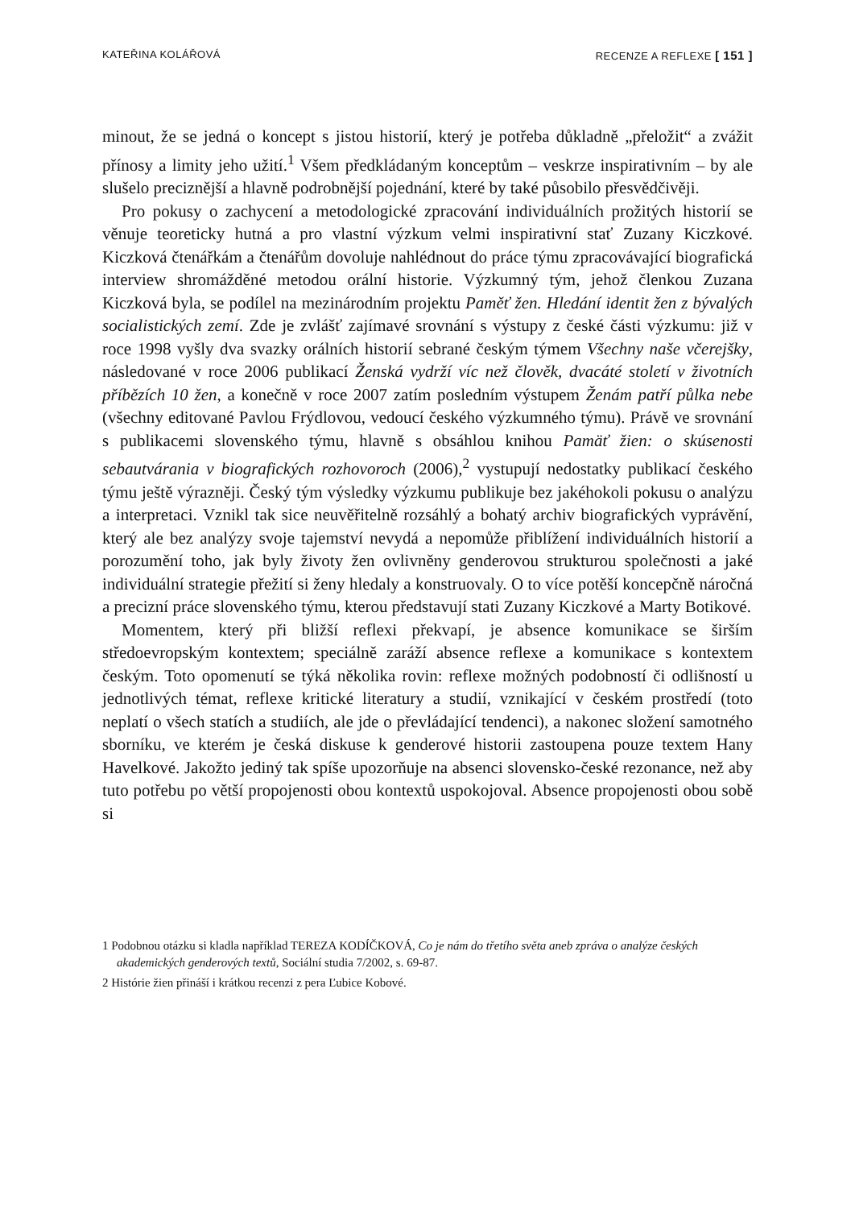KATEŘINA KOLÁŘOVÁ RECENZE A REFLEXE [ 151 ]
minout, že se jedná o koncept s jistou historií, který je potřeba důkladně „přeložit“ a zvážit přínosy a limity jeho užití.<sup>1</sup> Všem předkládaným konceptům – veskrze inspirativním – by ale slušelo preciznější a hlavně podrobnější pojednání, které by také působilo přesvědčivěji.
Pro pokusy o zachycení a metodologické zpracování individuálních prožitých historií se věnuje teoreticky hutná a pro vlastní výzkum velmi inspirativní stať Zuzany Kiczkové. Kiczková čtenářkám a čtenářům dovoluje nahlédnout do práce týmu zpracovávající biografická interview shromážděné metodou orální historie. Výzkumný tým, jehož členkou Zuzana Kiczková byla, se podílel na mezinárodním projektu Paměť žen. Hledání identit žen z bývalých socialistických zemí. Zde je zvlášť zajímavé srovnání s výstupy z české části výzkumu: již v roce 1998 vyšly dva svazky orálních historií sebrané českým týmem Všechny naše včerejšky, následované v roce 2006 publikací Ženská vydrží víc než člověk, dvacáté století v životních příbězích 10 žen, a konečně v roce 2007 zatím posledním výstupem Ženám patří půlka nebe (všechny editované Pavlou Frýdlovou, vedoucí českého výzkumného týmu). Právě ve srovnání s publikacemi slovenského týmu, hlavně s obsáhlou knihou Pamäť žien: o skúsenosti sebautvárania v biografických rozhovoroch (2006),<sup>2</sup> vystupují nedostatky publikací českého týmu ještě výrazněji. Český tým výsledky výzkumu publikuje bez jakéhokoli pokusu o analýzu a interpretaci. Vznikl tak sice neuvěřitelně rozsáhlý a bohatý archiv biografických vyprávění, který ale bez analýzy svoje tajemství nevydá a nepomůže přiblížení individuálních historií a porozumění toho, jak byly životy žen ovlivněny genderovou strukturou společnosti a jaké individuální strategie přežití si ženy hledaly a konstruovaly. O to více potěší koncepčně náročná a precizní práce slovenského týmu, kterou představují stati Zuzany Kiczkové a Marty Botikové.
Momentem, který při bližší reflexi překvapí, je absence komunikace se širším středoevropským kontextem; speciálně zaráží absence reflexe a komunikace s kontextem českým. Toto opomenutí se týká několika rovin: reflexe možných podobností či odlišností u jednotlivých témat, reflexe kritické literatury a studií, vznikající v českém prostředí (toto neplatí o všech statích a studiích, ale jde o převládající tendenci), a nakonec složení samotného sborníku, ve kterém je česká diskuse k genderové historii zastoupena pouze textem Hany Havelkové. Jakožto jediný tak spíše upozorňuje na absenci slovensko-české rezonance, než aby tuto potřebu po větší propojenosti obou kontextů uspokojoval. Absence propojenosti obou sobě si
1 Podobnou otázku si kladla například TEREZA KODÍČKOVÁ, Co je nám do třetího světa aneb zpráva o analýze českých akademických genderových textů, Sociální studia 7/2002, s. 69-87.
2 Histórie žien přináší i krátkou recenzi z pera Ľubice Kobové.